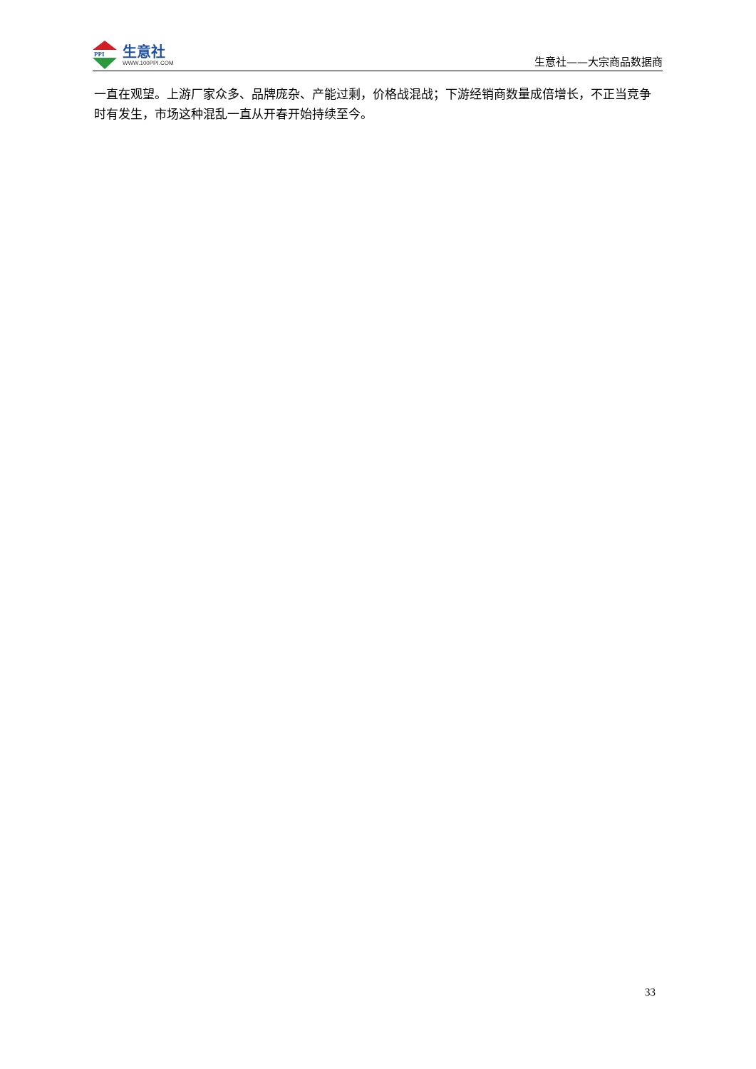PPI
生意社
WWW.100PPI.COM
生意社——大宗商品数据商
一直在观望。上游厂家众多、品牌庞杂、产能过剩，价格战混战；下游经销商数量成倍增长，不正当竞争时有发生，市场这种混乱一直从开春开始持续至今。
33